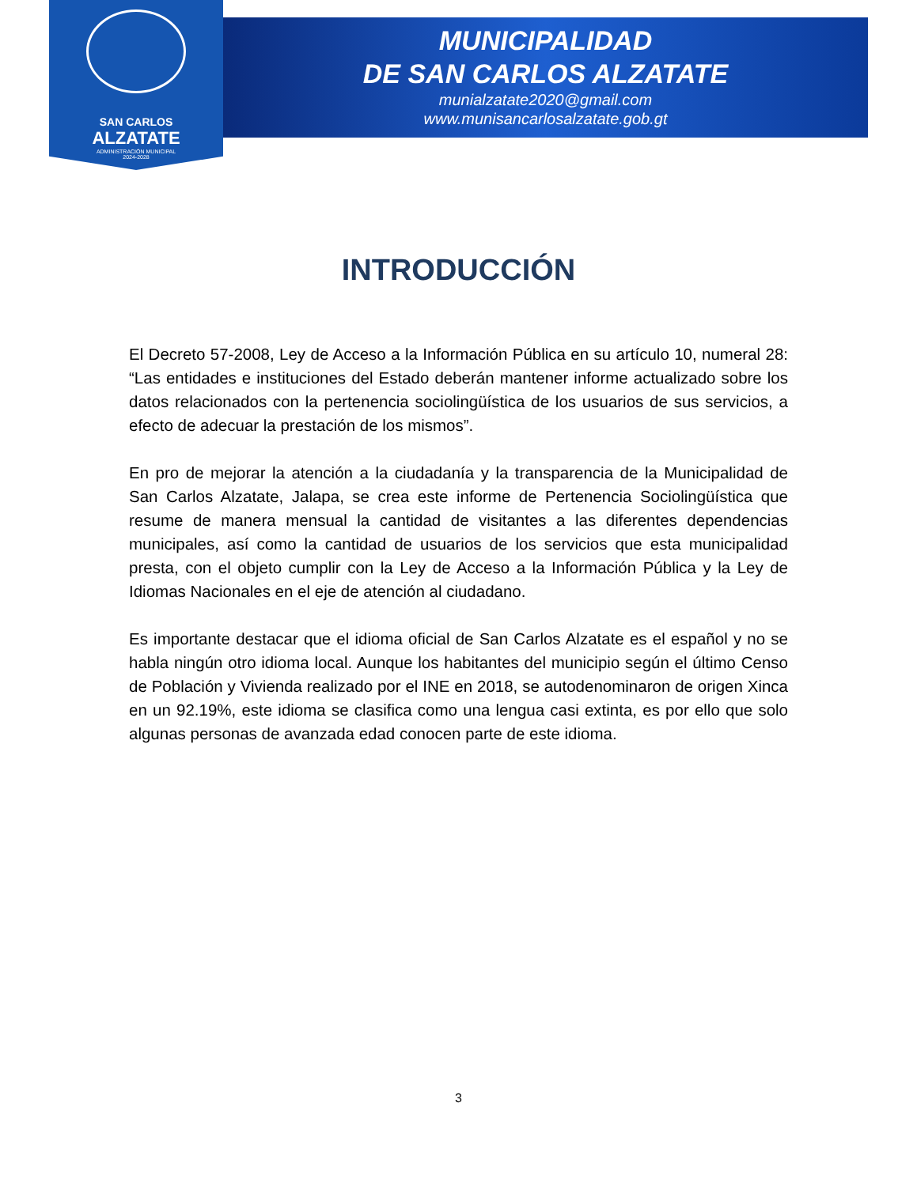SAN CARLOS
ALZATATE
ADMINISTRACIÓN MUNICIPAL
2024-2028
MUNICIPALIDAD
DE SAN CARLOS ALZATATE
munialzatate2020@gmail.com
www.munisancarlosalzatate.gob.gt
INTRODUCCIÓN
El Decreto 57-2008, Ley de Acceso a la Información Pública en su artículo 10, numeral 28: “Las entidades e instituciones del Estado deberán mantener informe actualizado sobre los datos relacionados con la pertenencia sociolingüística de los usuarios de sus servicios, a efecto de adecuar la prestación de los mismos”.
En pro de mejorar la atención a la ciudadanía y la transparencia de la Municipalidad de San Carlos Alzatate, Jalapa, se crea este informe de Pertenencia Sociolingüística que resume de manera mensual la cantidad de visitantes a las diferentes dependencias municipales, así como la cantidad de usuarios de los servicios que esta municipalidad presta, con el objeto cumplir con la Ley de Acceso a la Información Pública y la Ley de Idiomas Nacionales en el eje de atención al ciudadano.
Es importante destacar que el idioma oficial de San Carlos Alzatate es el español y no se habla ningún otro idioma local. Aunque los habitantes del municipio según el último Censo de Población y Vivienda realizado por el INE en 2018, se autodenominaron de origen Xinca en un 92.19%, este idioma se clasifica como una lengua casi extinta, es por ello que solo algunas personas de avanzada edad conocen parte de este idioma.
3